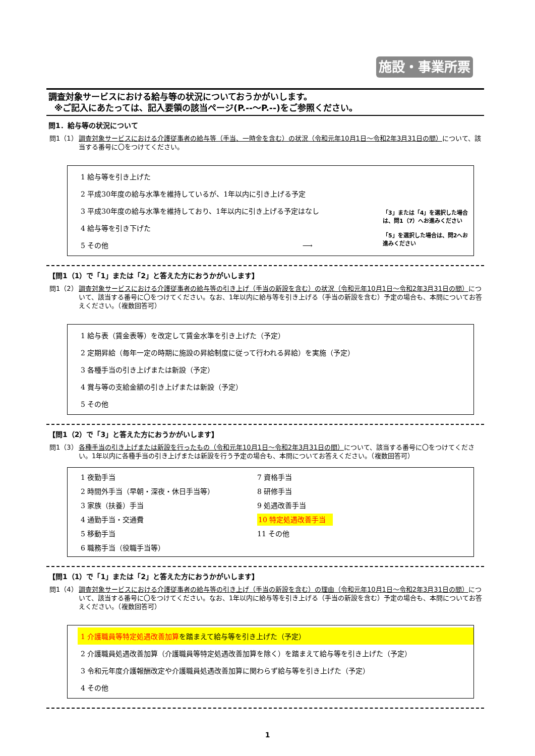施設・事業所票
調査対象サービスにおける給与等の状況についておうかがいします。
※ご記入にあたっては、記入要領の該当ページ(P.--～P.--)をご参照ください。
問1．給与等の状況について
問1（1） 調査対象サービスにおける介護従事者の給与等（手当、一時金を含む）の状況（令和元年10月1日～令和2年3月31日の間）について、該当する番号に〇をつけてください。
1 給与等を引き上げた
2 平成30年度の給与水準を維持しているが、1年以内に引き上げる予定
3 平成30年度の給与水準を維持しており、1年以内に引き上げる予定はなし
4 給与等を引き下げた
5 その他 ⟶
「3」または「4」を選択した場合は、問1（7）へお進みください
「5」を選択した場合は、問2へお進みください
【問1（1）で「1」または「2」と答えた方におうかがいします】
問1（2） 調査対象サービスにおける介護従事者の給与等の引き上げ（手当の新設を含む）の状況（令和元年10月1日～令和2年3月31日の間）について、該当する番号に〇をつけてください。なお、1年以内に給与等を引き上げる（手当の新設を含む）予定の場合も、本問についてお答えください。（複数回答可）
1 給与表（賃金表等）を改定して賃金水準を引き上げた（予定）
2 定期昇給（毎年一定の時期に施設の昇給制度に従って行われる昇給）を実施（予定）
3 各種手当の引き上げまたは新設（予定）
4 賞与等の支給金額の引き上げまたは新設（予定）
5 その他
【問1（2）で「3」と答えた方におうかがいします】
問1（3） 各種手当の引き上げまたは新設を行ったもの（令和元年10月1日～令和2年3月31日の間）について、該当する番号に〇をつけてください。1年以内に各種手当の引き上げまたは新設を行う予定の場合も、本問についてお答えください。（複数回答可）
1 夜勤手当
7 資格手当
2 時間外手当（早朝・深夜・休日手当等）
8 研修手当
3 家族（扶養）手当
9 処遇改善手当
4 通勤手当・交通費
10 特定処遇改善手当
5 移動手当
11 その他
6 職務手当（役職手当等）
【問1（1）で「1」または「2」と答えた方におうかがいします】
問1（4） 調査対象サービスにおける介護従事者の給与等の引き上げ（手当の新設を含む）の理由（令和元年10月1日～令和2年3月31日の間）について、該当する番号に〇をつけてください。なお、1年以内に給与等を引き上げる（手当の新設を含む）予定の場合も、本問についてお答えください。（複数回答可）
1 介護職員等特定処遇改善加算を踏まえて給与等を引き上げた（予定）
2 介護職員処遇改善加算（介護職員等特定処遇改善加算を除く）を踏まえて給与等を引き上げた（予定）
3 令和元年度介護報酬改定や介護職員処遇改善加算に関わらず給与等を引き上げた（予定）
4 その他
1